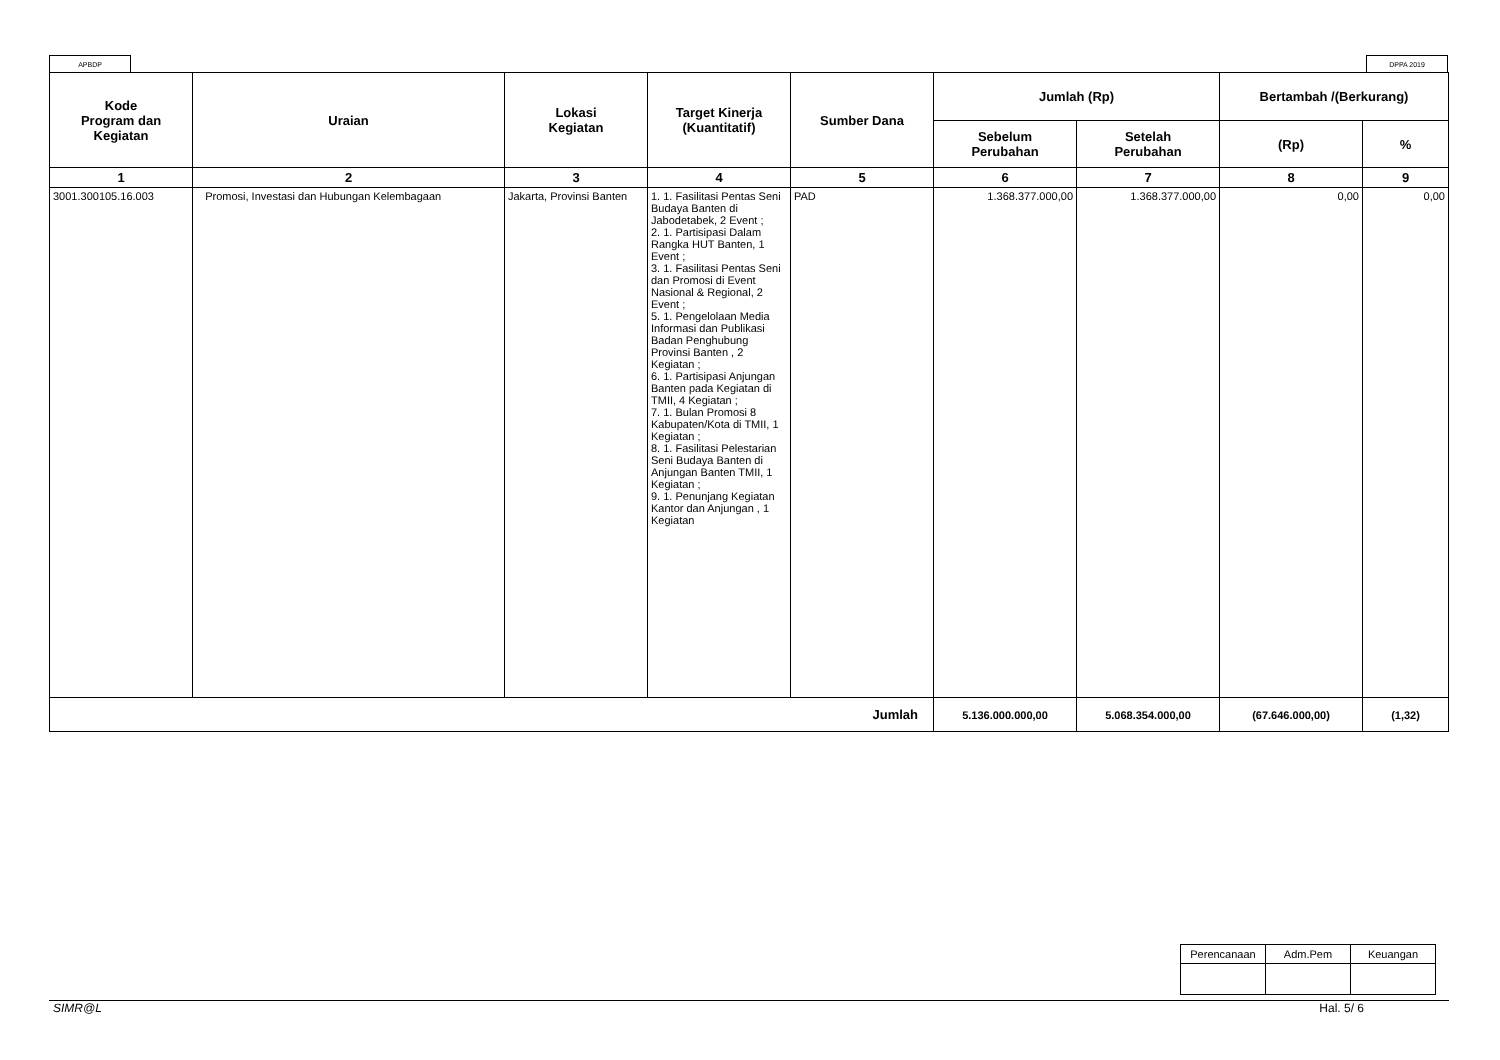APBDP DPPA 2019
| Kode Program dan Kegiatan | Uraian | Lokasi Kegiatan | Target Kinerja (Kuantitatif) | Sumber Dana | Jumlah (Rp) | | Bertambah /(Berkurang) | |
| --- | --- | --- | --- | --- | --- | --- | --- | --- |
| | | | | | Sebelum Perubahan | Setelah Perubahan | (Rp) | % |
| 1 | 2 | 3 | 4 | 5 | 6 | 7 | 8 | 9 |
| 3001.300105.16.003 | Promosi, Investasi dan Hubungan Kelembagaan | Jakarta, Provinsi Banten | 1. 1. Fasilitasi Pentas Seni Budaya Banten di Jabodetabek, 2 Event ; 2. 1. Partisipasi Dalam Rangka HUT Banten, 1 Event ; 3. 1. Fasilitasi Pentas Seni dan Promosi di Event Nasional & Regional, 2 Event ; 5. 1. Pengelolaan Media Informasi dan Publikasi Badan Penghubung Provinsi Banten , 2 Kegiatan ; 6. 1. Partisipasi Anjungan Banten pada Kegiatan di TMII, 4 Kegiatan ; 7. 1. Bulan Promosi 8 Kabupaten/Kota di TMII, 1 Kegiatan ; 8. 1. Fasilitasi Pelestarian Seni Budaya Banten di Anjungan Banten TMII, 1 Kegiatan ; 9. 1. Penunjang Kegiatan Kantor dan Anjungan , 1 Kegiatan | PAD | 1.368.377.000,00 | 1.368.377.000,00 | 0,00 | 0,00 |
| Jumlah | | | | | 5.136.000.000,00 | 5.068.354.000,00 | (67.646.000,00) | (1,32) |
| Perencanaan | Adm.Pem | Keuangan |
SIMR@L Hal. 5/ 6